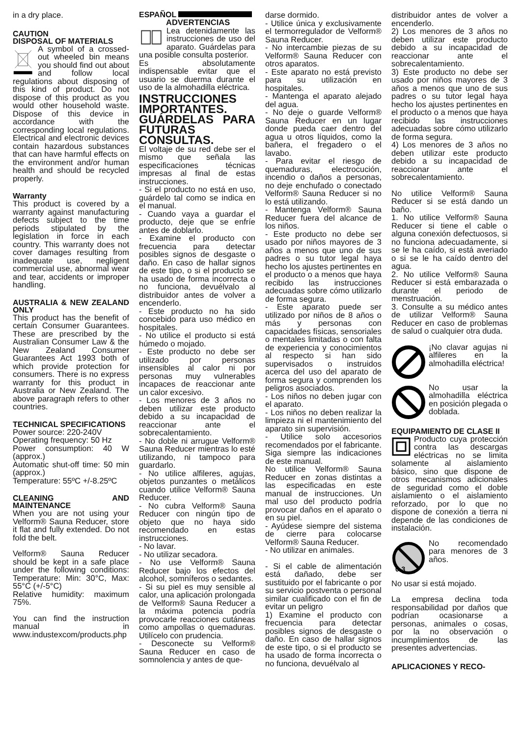in a dry place.
CAUTION
DISPOSAL OF MATERIALS
A symbol of a crossed-out wheeled bin means you should find out about and follow local regulations about disposing of this kind of product. Do not dispose of this product as you would other household waste. Dispose of this device in accordance with the corresponding local regulations. Electrical and electronic devices contain hazardous substances that can have harmful effects on the environment and/or human health and should be recycled properly.
Warranty
This product is covered by a warranty against manufacturing defects subject to the time periods stipulated by the legislation in force in each country. This warranty does not cover damages resulting from inadequate use, negligent commercial use, abnormal wear and tear, accidents or improper handling.
AUSTRALIA & NEW ZEALAND ONLY
This product has the benefit of certain Consumer Guarantees. These are prescribed by the Australian Consumer Law & the New Zealand Consumer Guarantees Act 1993 both of which provide protection for consumers. There is no express warranty for this product in Australia or New Zealand. The above paragraph refers to other countries.
TECHNICAL SPECIFICATIONS
Power source: 220-240V
Operating frequency: 50 Hz
Power consumption: 40 W (approx.)
Automatic shut-off time: 50 min (approx.)
Temperature: 55ºC +/-8.25ºC
CLEANING AND MAINTENANCE
When you are not using your Velform® Sauna Reducer, store it flat and fully extended. Do not fold the belt.
Velform® Sauna Reducer should be kept in a safe place under the following conditions: Temperature: Min: 30°C, Max: 55°C (+/-5°C)
Relative humidity: maximum 75%.
You can find the instruction manual in www.industexcom/products.php
ESPAÑOL
ADVERTENCIAS
Lea detenidamente las instrucciones de uso del aparato. Guárdelas para una posible consulta posterior.
Es absolutamente indispensable evitar que el usuario se duerma durante el uso de la almohadilla eléctrica.
INSTRUCCIONES IMPORTANTES. GUÁRDELAS PARA FUTURAS CONSULTAS.
El voltaje de su red debe ser el mismo que señala las especificaciones técnicas impresas al final de estas instrucciones.
- Si el producto no está en uso, guárdelo tal como se indica en el manual.
- Cuando vaya a guardar el producto, deje que se enfríe antes de doblarlo.
- Examine el producto con frecuencia para detectar posibles signos de desgaste o daño. En caso de hallar signos de este tipo, o si el producto se ha usado de forma incorrecta o no funciona, devuélvalo al distribuidor antes de volver a encenderlo.
- Este producto no ha sido concebido para uso médico en hospitales.
- No utilice el producto si está húmedo o mojado.
- Este producto no debe ser utilizado por personas insensibles al calor ni por personas muy vulnerables incapaces de reaccionar ante un calor excesivo.
- Los menores de 3 años no deben utilizar este producto debido a su incapacidad de reaccionar ante el sobrecalentamiento.
- No doble ni arrugue Velform® Sauna Reducer mientras lo esté utilizando, ni tampoco para guardarlo.
- No utilice alfileres, agujas, objetos punzantes o metálicos cuando utilice Velform® Sauna Reducer.
- No cubra Velform® Sauna Reducer con ningún tipo de objeto que no haya sido recomendado en estas instrucciones.
- No lavar.
- No utilizar secadora.
- No use Velform® Sauna Reducer bajo los efectos del alcohol, somníferos o sedantes.
- Si su piel es muy sensible al calor, una aplicación prolongada de Velform® Sauna Reducer a la máxima potencia podría provocarle reacciones cutáneas como ampollas o quemaduras. Utilícelo con prudencia.
- Desconecte su Velform® Sauna Reducer en caso de somnolencia y antes de que-
darse dormido.
- Utilice única y exclusivamente el termorregulador de Velform® Sauna Reducer.
- No intercambie piezas de su Velform® Sauna Reducer con otros aparatos.
- Este aparato no está previsto para su utilización en hospitales.
- Mantenga el aparato alejado del agua.
- No deje o guarde Velform® Sauna Reducer en un lugar donde pueda caer dentro del agua u otros líquidos, como la bañera, el fregadero o el lavabo.
- Para evitar el riesgo de quemaduras, electrocución, incendio o daños a personas, no deje enchufado o conectado Velform® Sauna Reducer si no lo está utilizando.
- Mantenga Velform® Sauna Reducer fuera del alcance de los niños.
- Este producto no debe ser usado por niños mayores de 3 años a menos que uno de sus padres o su tutor legal haya hecho los ajustes pertinentes en el producto o a menos que haya recibido las instrucciones adecuadas sobre cómo utilizarlo de forma segura.
- Este aparato puede ser utilizado por niños de 8 años o más y personas con capacidades físicas, sensoriales o mentales limitadas o con falta de experiencia y conocimientos al respecto si han sido supervisados o instruidos acerca del uso del aparato de forma segura y comprenden los peligros asociados.
- Los niños no deben jugar con el aparato.
- Los niños no deben realizar la limpieza ni el mantenimiento del aparato sin supervisión.
- Utilice solo accesorios recomendados por el fabricante. Siga siempre las indicaciones de este manual.
No utilice Velform® Sauna Reducer en zonas distintas a las especificadas en este manual de instrucciones. Un mal uso del producto podría provocar daños en el aparato o en su piel.
- Ayúdese siempre del sistema de cierre para colocarse Velform® Sauna Reducer.
- No utilizar en animales.
- Si el cable de alimentación está dañado, debe ser sustituido por el fabricante o por su servicio postventa o personal similar cualificado con el fin de evitar un peligro
1) Examine el producto con frecuencia para detectar posibles signos de desgaste o daño. En caso de hallar signos de este tipo, o si el producto se ha usado de forma incorrecta o no funciona, devuélvalo al
distribuidor antes de volver a encenderlo.
2) Los menores de 3 años no deben utilizar este producto debido a su incapacidad de reaccionar ante el sobrecalentamiento.
3) Este producto no debe ser usado por niños mayores de 3 años a menos que uno de sus padres o su tutor legal haya hecho los ajustes pertinentes en el producto o a menos que haya recibido las instrucciones adecuadas sobre cómo utilizarlo de forma segura.
4) Los menores de 3 años no deben utilizar este producto debido a su incapacidad de reaccionar ante el sobrecalentamiento.
No utilice Velform® Sauna Reducer si se está dando un baño.
1. No utilice Velform® Sauna Reducer si tiene el cable o alguna conexión defectuosos, si no funciona adecuadamente, si se le ha caído, si está averiado o si se le ha caído dentro del agua.
2. No utilice Velform® Sauna Reducer si está embarazada o durante el periodo de menstruación.
3. Consulte a su médico antes de utilizar Velform® Sauna Reducer en caso de problemas de salud o cualquier otra duda.
¡No clavar agujas ni alfileres en la almohadilla eléctrica!
No usar la almohadilla eléctrica en posición plegada o doblada.
EQUIPAMIENTO DE CLASE II
Producto cuya protección contra las descargas eléctricas no se limita solamente al aislamiento básico, sino que dispone de otros mecanismos adicionales de seguridad como el doble aislamiento o el aislamiento reforzado, por lo que no dispone de conexión a tierra ni depende de las condiciones de instalación.
0-3
No recomendado para menores de 3 años.
No usar si está mojado.
La empresa declina toda responsabilidad por daños que podrían ocasionarse a personas, animales o cosas, por la no observación o incumplimientos de las presentes advertencias.
APLICACIONES Y RECO-